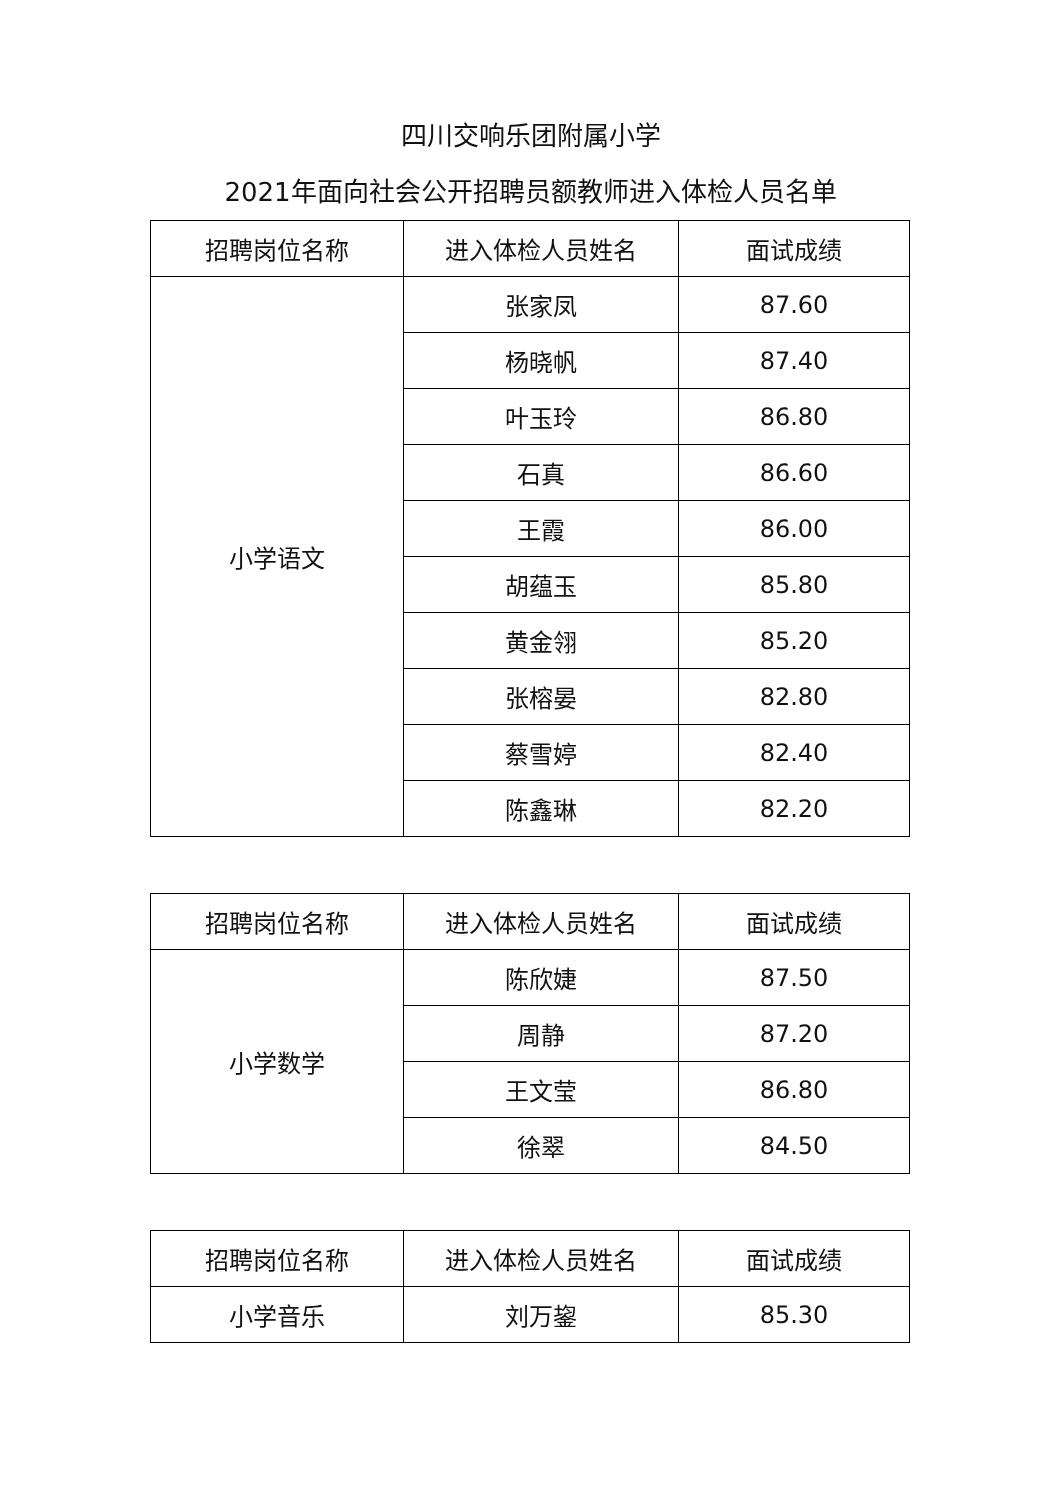四川交响乐团附属小学
2021年面向社会公开招聘员额教师进入体检人员名单
| 招聘岗位名称 | 进入体检人员姓名 | 面试成绩 |
| --- | --- | --- |
| 小学语文 | 张家凤 | 87.60 |
| | 杨晓帆 | 87.40 |
| | 叶玉玲 | 86.80 |
| | 石真 | 86.60 |
| | 王霞 | 86.00 |
| | 胡蕴玉 | 85.80 |
| | 黄金翎 | 85.20 |
| | 张榕晏 | 82.80 |
| | 蔡雪婷 | 82.40 |
| | 陈鑫琳 | 82.20 |
| 招聘岗位名称 | 进入体检人员姓名 | 面试成绩 |
| --- | --- | --- |
| 小学数学 | 陈欣婕 | 87.50 |
| | 周静 | 87.20 |
| | 王文莹 | 86.80 |
| | 徐翠 | 84.50 |
| 招聘岗位名称 | 进入体检人员姓名 | 面试成绩 |
| --- | --- | --- |
| 小学音乐 | 刘万鋆 | 85.30 |